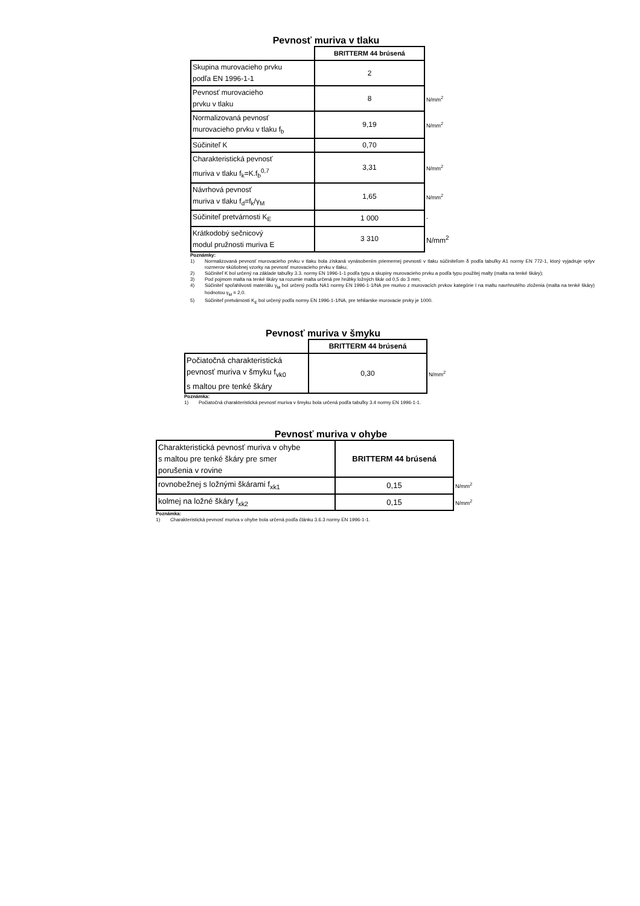Pevnosť muriva v tlaku
| | BRITTERM 44 brúsená | |
| Skupina murovacieho prvku podľa EN 1996-1-1 | 2 | |
| Pevnosť murovacieho prvku v tlaku | 8 | N/mm<sup>2</sup> |
| Normalizovaná pevnosť murovacieho prvku v tlaku f<sub>b</sub> | 9,19 | N/mm<sup>2</sup> |
| Súčiniteľ K | 0,70 | |
| Charakteristická pevnosť muriva v tlaku f<sub>k</sub>=K.f<sub>b</sub><sup>0,7</sup> | 3,31 | N/mm<sup>2</sup> |
| Návrhová pevnosť muriva v tlaku f<sub>d</sub>=f<sub>k</sub>/γ<sub>M</sub> | 1,65 | N/mm<sup>2</sup> |
| Súčiniteľ pretvárnosti K<sub>E</sub> | 1 000 | - |
| Krátkodobý sečnicový modul pružnosti muriva E | 3 310 | N/mm<sup>2</sup> |
Poznámky:
1) Normalizovaná pevnosť murovacieho prvku v tlaku bola získaná vynásobením priemernej pevnosti v tlaku súčiniteľom δ podľa tabuľky A1 normy EN 772-1, ktorý vyjadruje vplyv rozmerov skúšobnej vzorky na pevnosť murovacieho prvku v tlaku;
2) Súčiniteľ K bol určený na základe tabuľky 3.3. normy EN 1996-1-1 podľa typu a skupiny murovacieho prvku a podľa typu použitej malty (malta na tenké škáry);
3) Pod pojmom malta na tenké škáry sa rozumie malta určená pre hrúbky ložných škár od 0,5 do 3 mm;
4) Súčiniteľ spoľahlivosti materiálu γ<sub>M</sub> bol určený podľa NA1 normy EN 1996-1-1/NA pre murivo z murovacích prvkov kategórie I na maltu navrhnutého zloženia (malta na tenké škáry) hodnotou γ<sub>M</sub> = 2,0.
5) Súčiniteľ pretvárnosti K<sub>E</sub> bol určený podľa normy EN 1996-1-1/NA, pre tehliarske murovacie prvky je 1000.
Pevnosť muriva v šmyku
| | BRITTERM 44 brúsená | |
| Počiatočná charakteristická pevnosť muriva v šmyku f<sub>vk0</sub> s maltou pre tenké škáry | 0,30 | N/mm<sup>2</sup> |
Poznámka:
1) Počiatočná charakteristická pevnosť muriva v šmyku bola určená podľa tabuľky 3.4 normy EN 1996-1-1.
Pevnosť muriva v ohybe
| Charakteristická pevnosť muriva v ohybe s maltou pre tenké škáry pre smer porušenia v rovine | BRITTERM 44 brúsená | |
| rovnobežnej s ložnými škárami f<sub>xk1</sub> | 0,15 | N/mm<sup>2</sup> |
| kolmej na ložné škáry f<sub>xk2</sub> | 0,15 | N/mm<sup>2</sup> |
Poznámka:
1) Charakteristická pevnosť muriva v ohybe bola určená podľa článku 3.6.3 normy EN 1996-1-1.